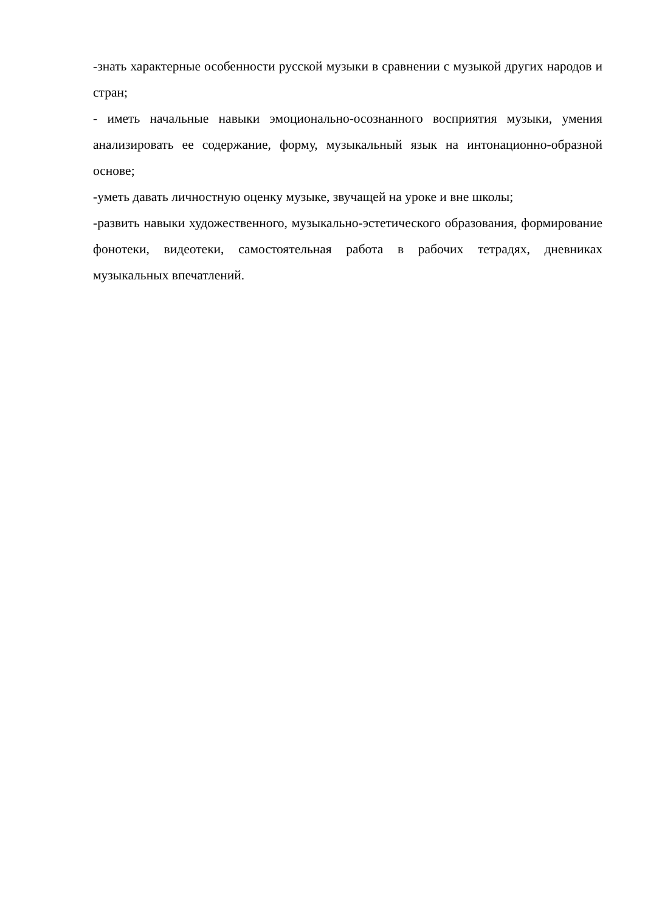-знать характерные особенности русской музыки в сравнении с музыкой других народов и стран;
- иметь начальные навыки эмоционально-осознанного восприятия музыки, умения анализировать ее содержание, форму, музыкальный язык на интонационно-образной основе;
-уметь давать личностную оценку музыке, звучащей на уроке и вне школы;
-развить навыки художественного, музыкально-эстетического образования, формирование фонотеки, видеотеки, самостоятельная работа в рабочих тетрадях, дневниках музыкальных впечатлений.